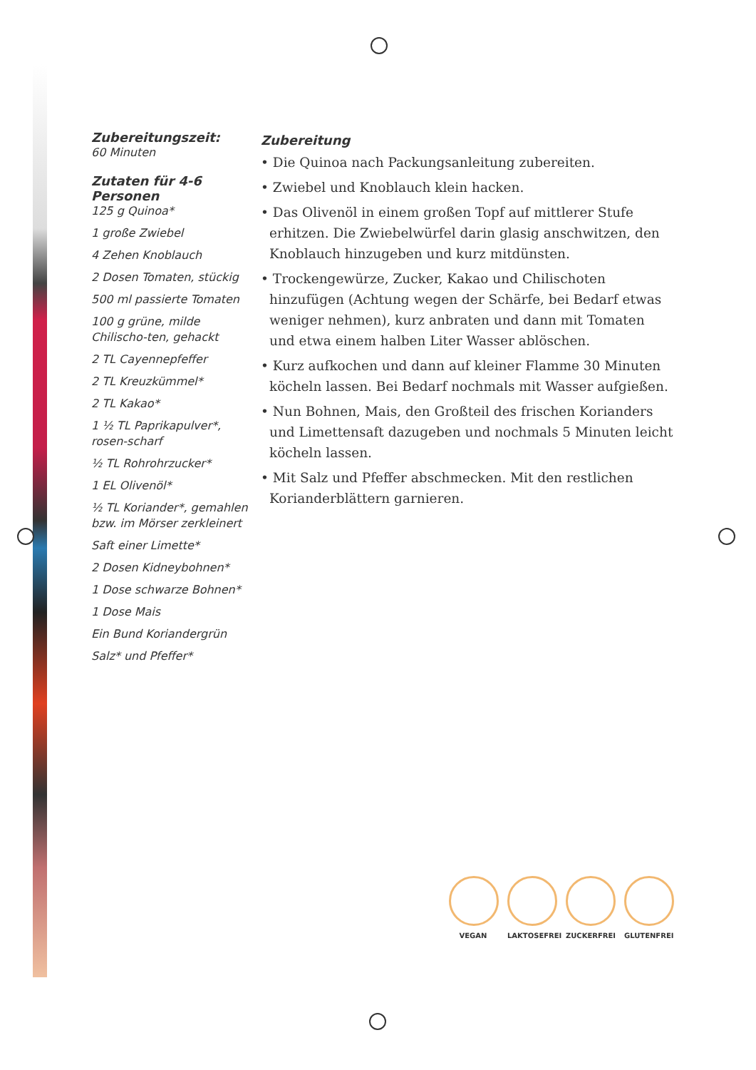Zubereitungszeit:
60 Minuten
Zutaten für 4-6 Personen
125 g Quinoa*
1 große Zwiebel
4 Zehen Knoblauch
2 Dosen Tomaten, stückig
500 ml passierte Tomaten
100 g grüne, milde Chilischo-ten, gehackt
2 TL Cayennepfeffer
2 TL Kreuzkümmel*
2 TL Kakao*
1 ½ TL Paprikapulver*, rosen-scharf
½ TL Rohrohrzucker*
1 EL Olivenöl*
½ TL Koriander*, gemahlen bzw. im Mörser zerkleinert
Saft einer Limette*
2 Dosen Kidneybohnen*
1 Dose schwarze Bohnen*
1 Dose Mais
Ein Bund Koriandergrün
Salz* und Pfeffer*
Zubereitung
• Die Quinoa nach Packungsanleitung zubereiten.
• Zwiebel und Knoblauch klein hacken.
• Das Olivenöl in einem großen Topf auf mittlerer Stufe erhitzen. Die Zwiebelwürfel darin glasig anschwitzen, den Knoblauch hinzugeben und kurz mitdünsten.
• Trockengewürze, Zucker, Kakao und Chilischoten hinzufügen (Achtung wegen der Schärfe, bei Bedarf etwas weniger nehmen), kurz anbraten und dann mit Tomaten und etwa einem halben Liter Wasser ablöschen.
• Kurz aufkochen und dann auf kleiner Flamme 30 Minuten köcheln lassen. Bei Bedarf nochmals mit Wasser aufgießen.
• Nun Bohnen, Mais, den Großteil des frischen Korianders und Limettensaft dazugeben und nochmals 5 Minuten leicht köcheln lassen.
• Mit Salz und Pfeffer abschmecken. Mit den restlichen Korianderblättern garnieren.
VEGAN LAKTOSEFREI ZUCKERFREI GLUTENFREI